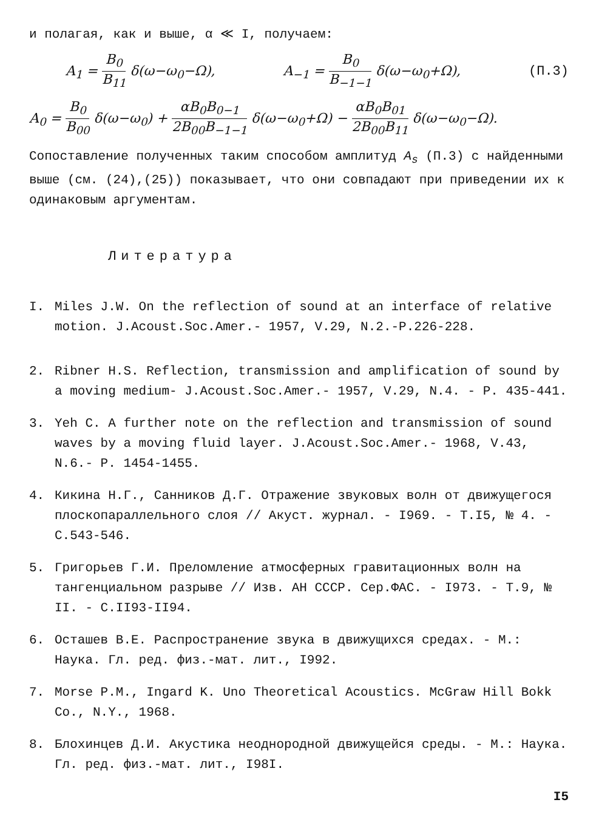и полагая, как и выше, α ≪ I, получаем:
A<sub>1</sub> = B<sub>0</sub> B<sub>11</sub> δ(ω−ω<sub>0</sub>−Ω), A<sub>−1</sub> = B<sub>0</sub> B<sub>−1−1</sub> δ(ω−ω<sub>0</sub>+Ω), (П.3)
A<sub>0</sub> = B<sub>0</sub> B<sub>00</sub> δ(ω−ω<sub>0</sub>) + αB<sub>0</sub>B<sub>0−1</sub> 2B<sub>00</sub>B<sub>−1−1</sub> δ(ω−ω<sub>0</sub>+Ω) − αB<sub>0</sub>B<sub>01</sub> 2B<sub>00</sub>B<sub>11</sub> δ(ω−ω<sub>0</sub>−Ω).
Сопоставление полученных таким способом амплитуд A<sub>s</sub> (П.3) с найденными выше (см. (24),(25)) показывает, что они совпадают при приведении их к одинаковым аргументам.
Литература
I. Miles J.W. On the reflection of sound at an interface of relative motion. J.Acoust.Soc.Amer.- 1957, V.29, N.2.-P.226-228.
2. Ribner H.S. Reflection, transmission and amplification of sound by a moving medium- J.Acoust.Soc.Amer.- 1957, V.29, N.4. - P. 435-441.
3. Yeh C. A further note on the reflection and transmission of sound waves by a moving fluid layer. J.Acoust.Soc.Amer.- 1968, V.43, N.6.- P. 1454-1455.
4. Кикина Н.Г., Санников Д.Г. Отражение звуковых волн от движущегося плоскопараллельного слоя // Акуст. журнал. - I969. - Т.I5, № 4. - С.543-546.
5. Григорьев Г.И. Преломление атмосферных гравитационных волн на тангенциальном разрыве // Изв. АН СССР. Сер.ФАС. - I973. - Т.9, № II. - С.II93-II94.
6. Осташев В.Е. Распространение звука в движущихся средах. - М.: Наука. Гл. ред. физ.-мат. лит., I992.
7. Morse P.M., Ingard K. Uno Theoretical Acoustics. McGraw Hill Bokk Co., N.Y., 1968.
8. Блохинцев Д.И. Акустика неоднородной движущейся среды. - М.: Наука. Гл. ред. физ.-мат. лит., I98I.
I5